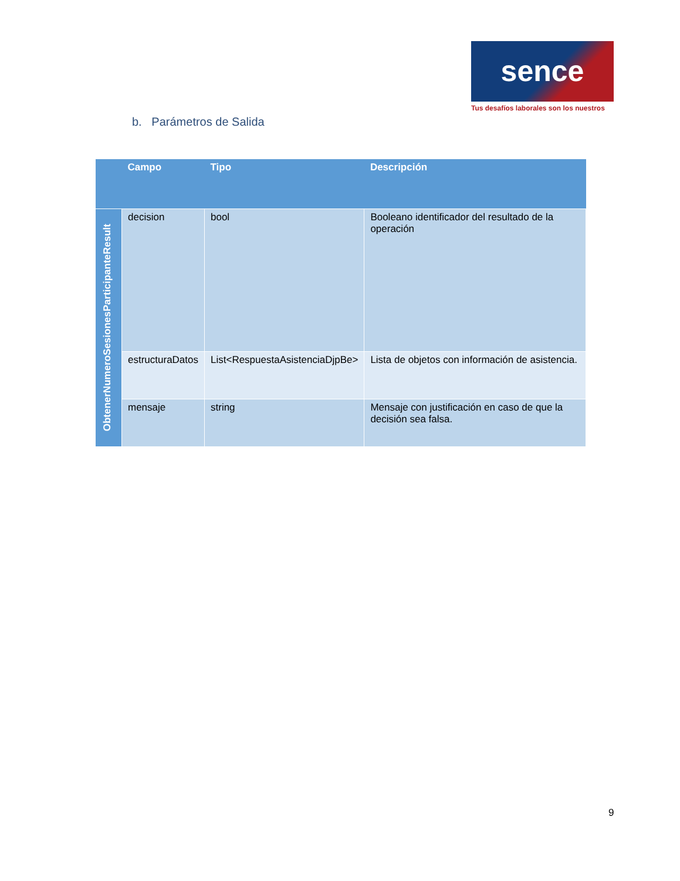sence
Tus desafíos laborales son los nuestros
b. Parámetros de Salida
| | Campo | Tipo | Descripción |
| --- | --- | --- | --- |
| ObtenerNumeroSesionesParticipanteResult | decision | bool | Booleano identificador del resultado de la operación |
| | estructuraDatos | List<RespuestaAsistenciaDjpBe> | Lista de objetos con información de asistencia. |
| | mensaje | string | Mensaje con justificación en caso de que la decisión sea falsa. |
9